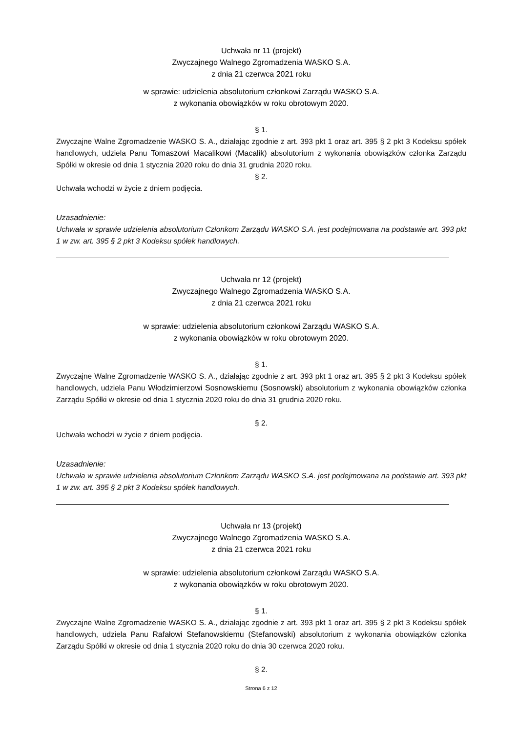Uchwała nr 11 (projekt)
Zwyczajnego Walnego Zgromadzenia WASKO S.A.
z dnia 21 czerwca 2021 roku
w sprawie: udzielenia absolutorium członkowi Zarządu WASKO S.A.
z wykonania obowiązków w roku obrotowym 2020.
§ 1.
Zwyczajne Walne Zgromadzenie WASKO S. A., działając zgodnie z art. 393 pkt 1 oraz art. 395 § 2 pkt 3 Kodeksu spółek handlowych, udziela Panu Tomaszowi Macalikowi (Macalik) absolutorium z wykonania obowiązków członka Zarządu Spółki w okresie od dnia 1 stycznia 2020 roku do dnia 31 grudnia 2020 roku.
§ 2.
Uchwała wchodzi w życie z dniem podjęcia.
Uzasadnienie:
Uchwała w sprawie udzielenia absolutorium Członkom Zarządu WASKO S.A. jest podejmowana na podstawie art. 393 pkt 1 w zw. art. 395 § 2 pkt 3 Kodeksu spółek handlowych.
Uchwała nr 12 (projekt)
Zwyczajnego Walnego Zgromadzenia WASKO S.A.
z dnia 21 czerwca 2021 roku
w sprawie: udzielenia absolutorium członkowi Zarządu WASKO S.A.
z wykonania obowiązków w roku obrotowym 2020.
§ 1.
Zwyczajne Walne Zgromadzenie WASKO S. A., działając zgodnie z art. 393 pkt 1 oraz art. 395 § 2 pkt 3 Kodeksu spółek handlowych, udziela Panu Włodzimierzowi Sosnowskiemu (Sosnowski) absolutorium z wykonania obowiązków członka Zarządu Spółki w okresie od dnia 1 stycznia 2020 roku do dnia 31 grudnia 2020 roku.
§ 2.
Uchwała wchodzi w życie z dniem podjęcia.
Uzasadnienie:
Uchwała w sprawie udzielenia absolutorium Członkom Zarządu WASKO S.A. jest podejmowana na podstawie art. 393 pkt 1 w zw. art. 395 § 2 pkt 3 Kodeksu spółek handlowych.
Uchwała nr 13 (projekt)
Zwyczajnego Walnego Zgromadzenia WASKO S.A.
z dnia 21 czerwca 2021 roku
w sprawie: udzielenia absolutorium członkowi Zarządu WASKO S.A.
z wykonania obowiązków w roku obrotowym 2020.
§ 1.
Zwyczajne Walne Zgromadzenie WASKO S. A., działając zgodnie z art. 393 pkt 1 oraz art. 395 § 2 pkt 3 Kodeksu spółek handlowych, udziela Panu Rafałowi Stefanowskiemu (Stefanowski) absolutorium z wykonania obowiązków członka Zarządu Spółki w okresie od dnia 1 stycznia 2020 roku do dnia 30 czerwca 2020 roku.
§ 2.
Strona 6 z 12